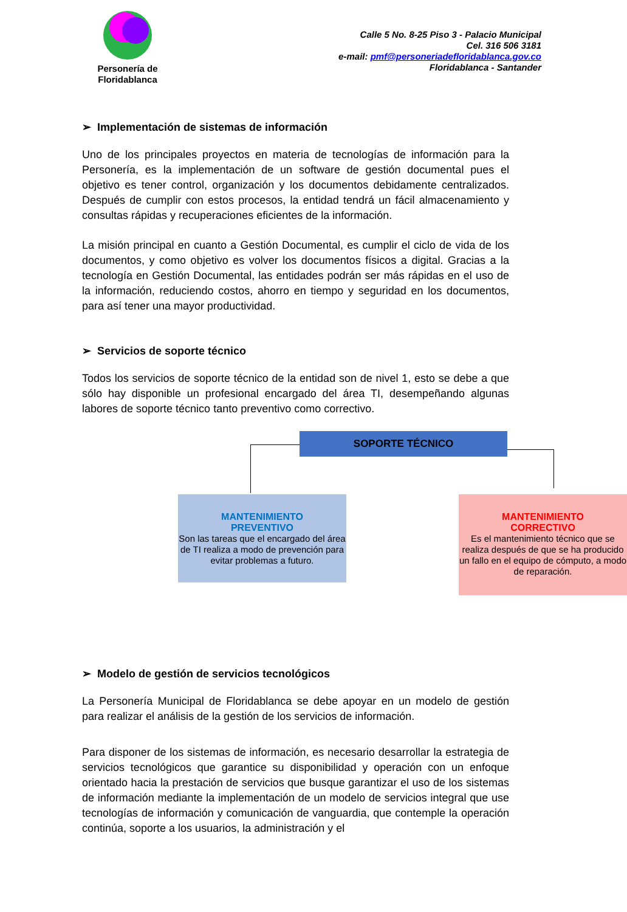Personería de Floridablanca
Calle 5 No. 8-25 Piso 3 - Palacio Municipal
Cel. 316 506 3181
e-mail: pmf@personeriadefloridablanca.gov.co
Floridablanca - Santander
➢ Implementación de sistemas de información
Uno de los principales proyectos en materia de tecnologías de información para la Personería, es la implementación de un software de gestión documental pues el objetivo es tener control, organización y los documentos debidamente centralizados. Después de cumplir con estos procesos, la entidad tendrá un fácil almacenamiento y consultas rápidas y recuperaciones eficientes de la información.
La misión principal en cuanto a Gestión Documental, es cumplir el ciclo de vida de los documentos, y como objetivo es volver los documentos físicos a digital. Gracias a la tecnología en Gestión Documental, las entidades podrán ser más rápidas en el uso de la información, reduciendo costos, ahorro en tiempo y seguridad en los documentos, para así tener una mayor productividad.
➢ Servicios de soporte técnico
Todos los servicios de soporte técnico de la entidad son de nivel 1, esto se debe a que sólo hay disponible un profesional encargado del área TI, desempeñando algunas labores de soporte técnico tanto preventivo como correctivo.
SOPORTE TÉCNICO
MANTENIMIENTO
PREVENTIVO
Son las tareas que el encargado del área de TI realiza a modo de prevención para evitar problemas a futuro.
MANTENIMIENTO
CORRECTIVO
Es el mantenimiento técnico que se realiza después de que se ha producido un fallo en el equipo de cómputo, a modo de reparación.
➢ Modelo de gestión de servicios tecnológicos
La Personería Municipal de Floridablanca se debe apoyar en un modelo de gestión para realizar el análisis de la gestión de los servicios de información.
Para disponer de los sistemas de información, es necesario desarrollar la estrategia de servicios tecnológicos que garantice su disponibilidad y operación con un enfoque orientado hacia la prestación de servicios que busque garantizar el uso de los sistemas de información mediante la implementación de un modelo de servicios integral que use tecnologías de información y comunicación de vanguardia, que contemple la operación continúa, soporte a los usuarios, la administración y el